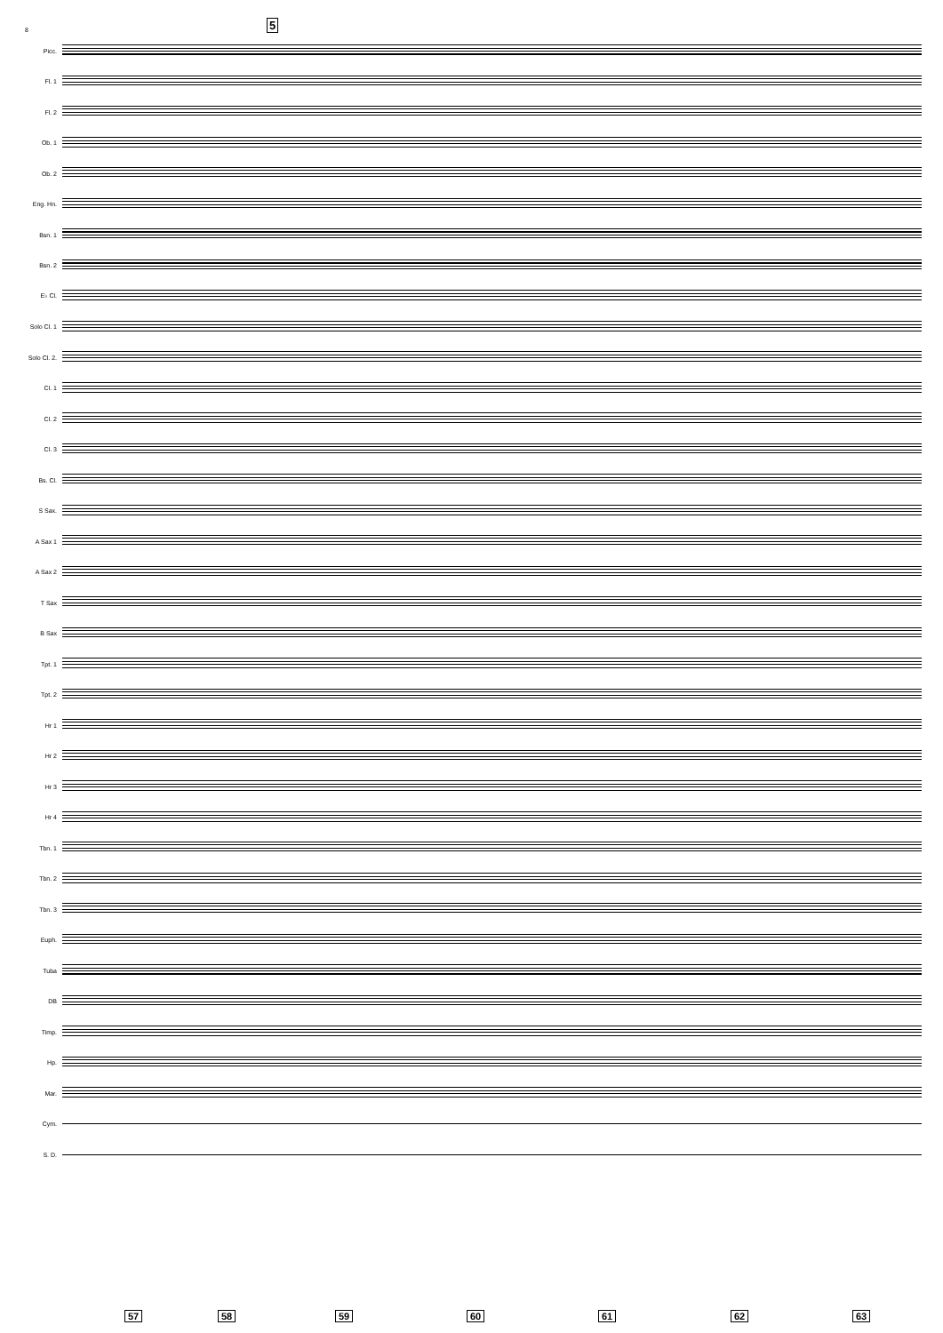8 5
Picc.
Fl. 1
Fl. 2
Ob. 1
Ob. 2
Eng. Hn.
Bsn. 1
Bsn. 2
E♭ Cl.
Solo Cl. 1
Solo Cl. 2.
Cl. 1
Cl. 2
Cl. 3
Bs. Cl.
S Sax.
A Sax 1
A Sax 2
T Sax
B Sax
Tpt. 1
Tpt. 2
Hr 1
Hr 2
Hr 3
Hr 4
Tbn. 1
Tbn. 2
Tbn. 3
Euph.
Tuba
DB
Timp.
Hp.
Mar.
Cym.
S. D.
57 58 59 60 61 62 63